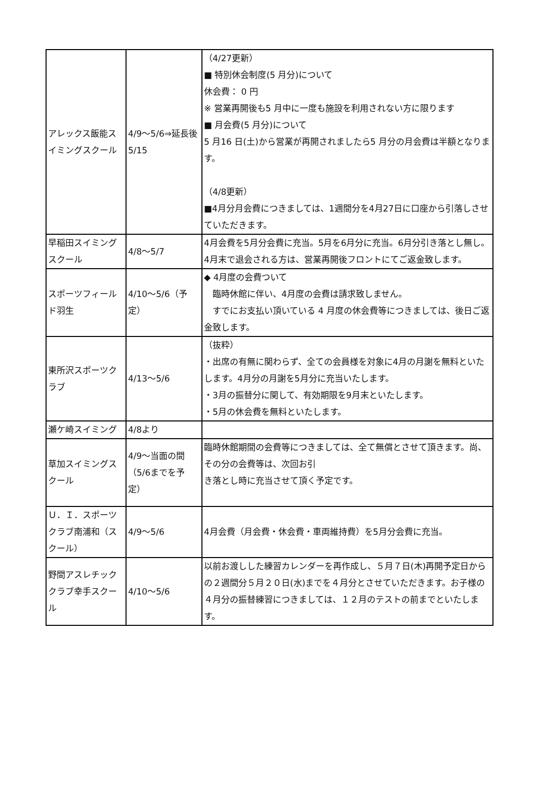| アレックス飯能スイミングスクール | 4/9～5/6⇒延長後5/15 | （4/27更新） ■ 特別休会制度(5 月分)について 休会費： 0 円 ※ 営業再開後も5 月中に一度も施設を利用されない方に限ります ■ 月会費(5 月分)について 5 月16 日(土)から営業が再開されましたら5 月分の月会費は半額となります。 （4/8更新） ■4月分月会費につきましては、1週間分を4月27日に口座から引落しさせていただきます。 |
| 早稲田スイミングスクール | 4/8～5/7 | 4月会費を5月分会費に充当。5月を6月分に充当。6月分引き落とし無し。 4月末で退会される方は、営業再開後フロントにてご返金致します。 |
| スポーツフィールド羽生 | 4/10～5/6（予定） | ◆ 4月度の会費ついて 臨時休館に伴い、4月度の会費は請求致しません。 すでにお支払い頂いている 4 月度の休会費等につきましては、後日ご返金致します。 |
| 東所沢スポーツクラブ | 4/13～5/6 | （抜粋） ・出席の有無に関わらず、全ての会員様を対象に4月の月謝を無料といたします。4月分の月謝を5月分に充当いたします。 ・3月の振替分に関して、有効期限を9月末といたします。 ・5月の休会費を無料といたします。 |
| 瀬ケ崎スイミング | 4/8より | |
| 草加スイミングスクール | 4/9～当面の間（5/6までを予定） | 臨時休館期間の会費等につきましては、全て無償とさせて頂きます。尚、その分の会費等は、次回お引 き落とし時に充当させて頂く予定です。 |
| Ｕ．Ｉ．スポーツクラブ南浦和（スクール） | 4/9～5/6 | 4月会費（月会費・休会費・車両維持費）を5月分会費に充当。 |
| 野間アスレチッククラブ幸手スクール | 4/10～5/6 | 以前お渡しした練習カレンダーを再作成し、５月７日(木)再開予定日からの２週間分５月２０日(水)までを４月分とさせていただきます。お子様の４月分の振替練習につきましては、１２月のテストの前までといたします。 |